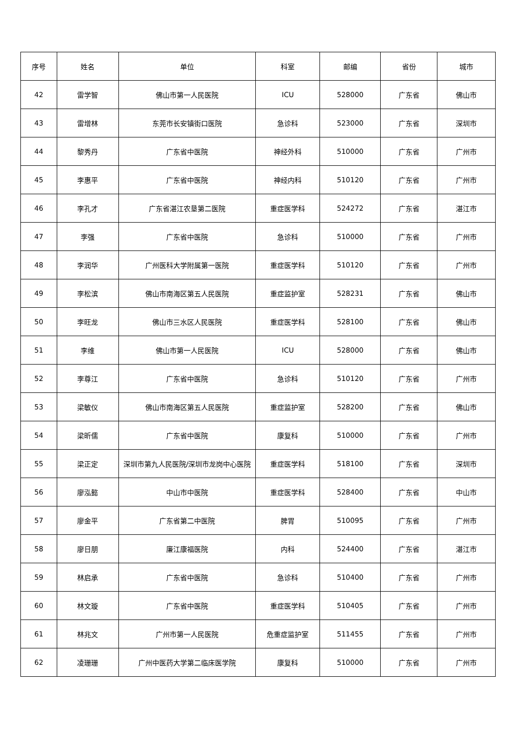| 序号 | 姓名 | 单位 | 科室 | 邮编 | 省份 | 城市 |
| --- | --- | --- | --- | --- | --- | --- |
| 42 | 雷学智 | 佛山市第一人民医院 | ICU | 528000 | 广东省 | 佛山市 |
| 43 | 雷增林 | 东莞市长安镇街口医院 | 急诊科 | 523000 | 广东省 | 深圳市 |
| 44 | 黎秀丹 | 广东省中医院 | 神经外科 | 510000 | 广东省 | 广州市 |
| 45 | 李惠平 | 广东省中医院 | 神经内科 | 510120 | 广东省 | 广州市 |
| 46 | 李孔才 | 广东省湛江农垦第二医院 | 重症医学科 | 524272 | 广东省 | 湛江市 |
| 47 | 李强 | 广东省中医院 | 急诊科 | 510000 | 广东省 | 广州市 |
| 48 | 李润华 | 广州医科大学附属第一医院 | 重症医学科 | 510120 | 广东省 | 广州市 |
| 49 | 李松滨 | 佛山市南海区第五人民医院 | 重症监护室 | 528231 | 广东省 | 佛山市 |
| 50 | 李旺龙 | 佛山市三水区人民医院 | 重症医学科 | 528100 | 广东省 | 佛山市 |
| 51 | 李维 | 佛山市第一人民医院 | ICU | 528000 | 广东省 | 佛山市 |
| 52 | 李尊江 | 广东省中医院 | 急诊科 | 510120 | 广东省 | 广州市 |
| 53 | 梁敏仪 | 佛山市南海区第五人民医院 | 重症监护室 | 528200 | 广东省 | 佛山市 |
| 54 | 梁昕儒 | 广东省中医院 | 康复科 | 510000 | 广东省 | 广州市 |
| 55 | 梁正定 | 深圳市第九人民医院/深圳市龙岗中心医院 | 重症医学科 | 518100 | 广东省 | 深圳市 |
| 56 | 廖泓懿 | 中山市中医院 | 重症医学科 | 528400 | 广东省 | 中山市 |
| 57 | 廖金平 | 广东省第二中医院 | 脾胃 | 510095 | 广东省 | 广州市 |
| 58 | 廖日朋 | 廉江康福医院 | 内科 | 524400 | 广东省 | 湛江市 |
| 59 | 林启承 | 广东省中医院 | 急诊科 | 510400 | 广东省 | 广州市 |
| 60 | 林文璇 | 广东省中医院 | 重症医学科 | 510405 | 广东省 | 广州市 |
| 61 | 林兆文 | 广州市第一人民医院 | 危重症监护室 | 511455 | 广东省 | 广州市 |
| 62 | 凌珊珊 | 广州中医药大学第二临床医学院 | 康复科 | 510000 | 广东省 | 广州市 |